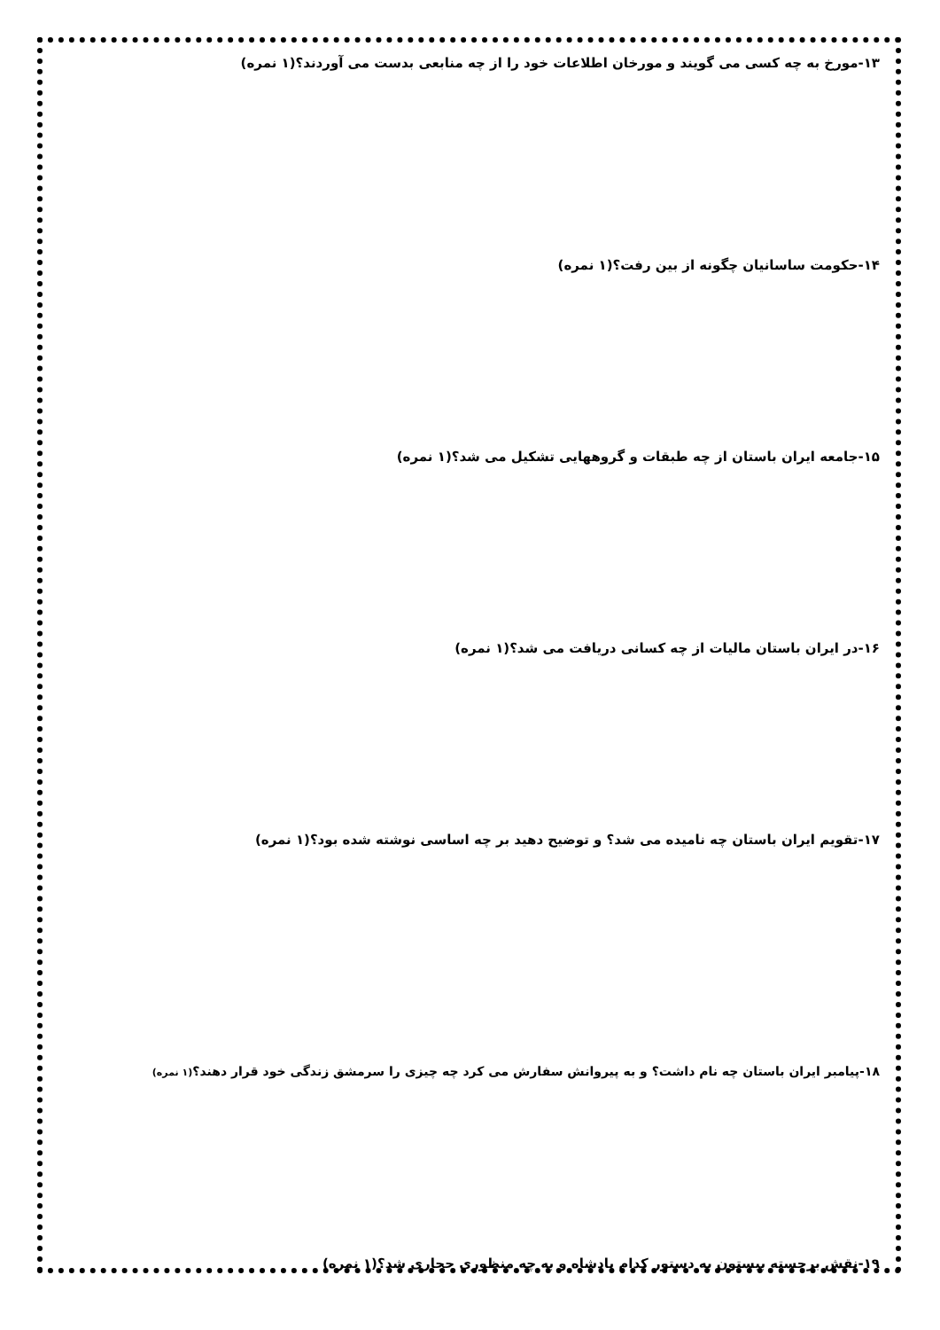۱۳-مورخ به چه کسی می گویند و مورخان اطلاعات خود را از چه منابعی بدست می آوردند؟(۱ نمره)
۱۴-حکومت ساسانیان چگونه از بین رفت؟(۱ نمره)
۱۵-جامعه ایران باستان از چه طبقات و گروههایی تشکیل می شد؟(۱ نمره)
۱۶-در ایران باستان مالیات از چه کسانی دریافت می شد؟(۱ نمره)
۱۷-تقویم ایران باستان چه نامیده می شد؟ و توضیح دهید بر چه اساسی نوشته شده بود؟(۱ نمره)
۱۸-پیامبر ایران باستان چه نام داشت؟ و به پیروانش سفارش می کرد چه چیزی را سرمشق زندگی خود قرار دهند؟(۱ نمره)
۱۹-نقش برجسته بیستون به دستور کدام پادشاه و به چه منظوری حجاری شد؟(۱ نمره)